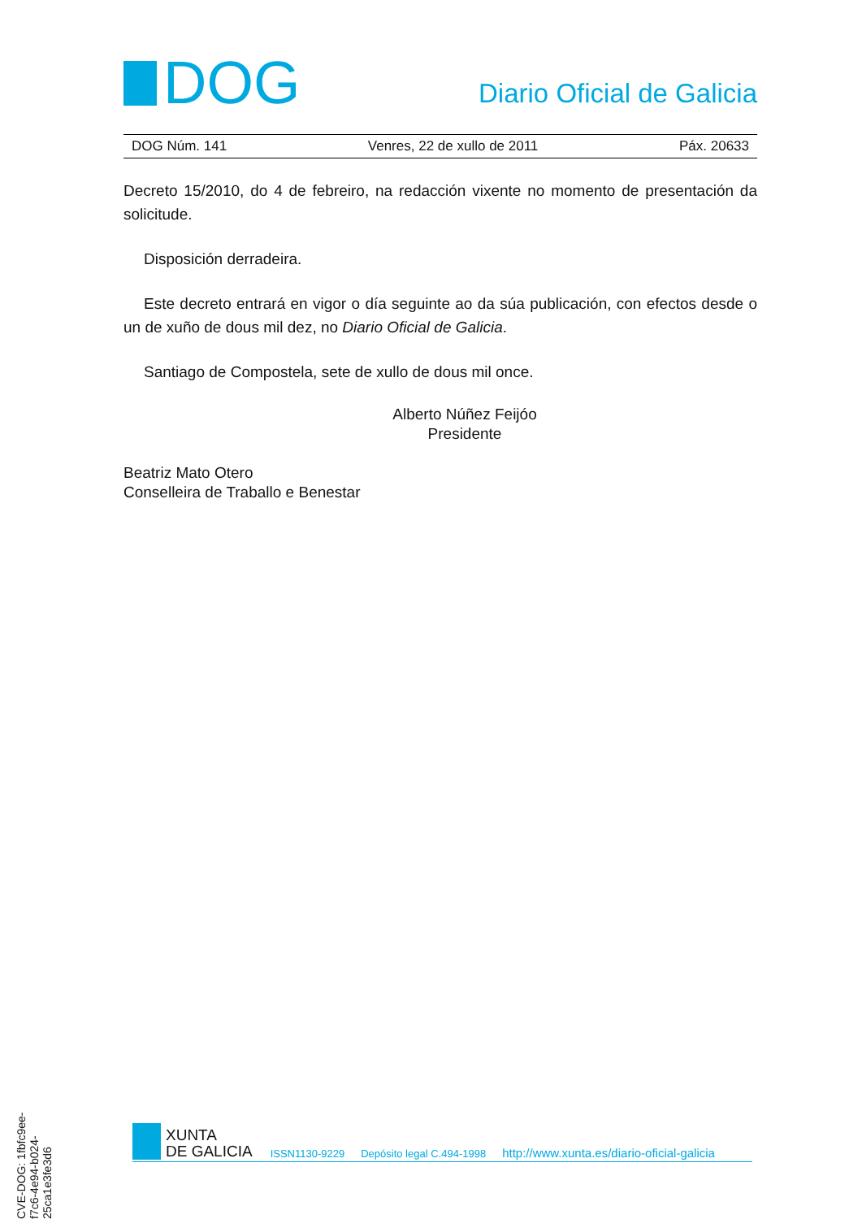DOG
Diario Oficial de Galicia
DOG Núm. 141 Venres, 22 de xullo de 2011 Páx. 20633
Decreto 15/2010, do 4 de febreiro, na redacción vixente no momento de presentación da solicitude.
Disposición derradeira.
Este decreto entrará en vigor o día seguinte ao da súa publicación, con efectos desde o un de xuño de dous mil dez, no Diario Oficial de Galicia.
Santiago de Compostela, sete de xullo de dous mil once.
Alberto Núñez Feijóo
Presidente
Beatriz Mato Otero
Conselleira de Traballo e Benestar
CVE-DOG: 1fbfc9ee-f7c6-4e94-b024-25ca1e3fe3d6
XUNTA
DE GALICIA
ISSN1130-9229 Depósito legal C.494-1998 http://www.xunta.es/diario-oficial-galicia